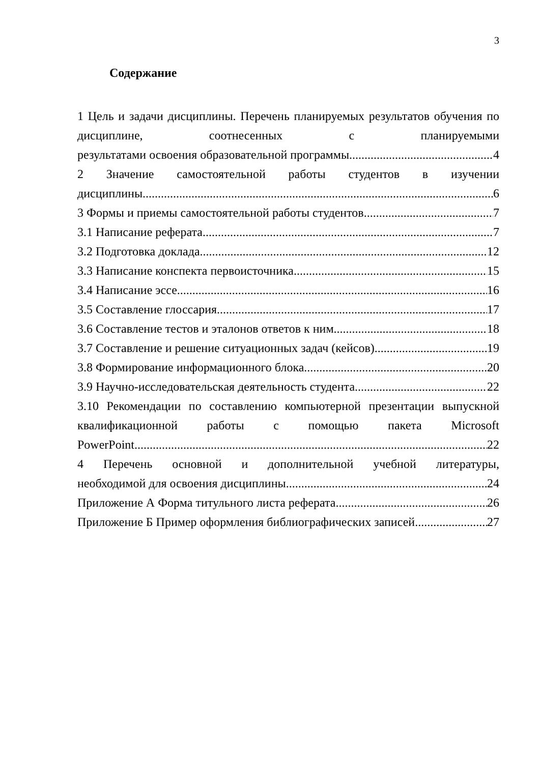3
Содержание
1 Цель и задачи дисциплины. Перечень планируемых результатов обучения по дисциплине, соотнесенных с планируемыми
результатами освоения образовательной программы 4
2 Значение самостоятельной работы студентов в изучении
дисциплины 6
3 Формы и приемы самостоятельной работы студентов 7
3.1 Написание реферата 7
3.2 Подготовка доклада 12
3.3 Написание конспекта первоисточника 15
3.4 Написание эссе 16
3.5 Составление глоссария 17
3.6 Составление тестов и эталонов ответов к ним 18
3.7 Составление и решение ситуационных задач (кейсов) 19
3.8 Формирование информационного блока 20
3.9 Научно-исследовательская деятельность студента 22
3.10 Рекомендации по составлению компьютерной презентации выпускной квалификационной работы с помощью пакета Microsoft
PowerPoint 22
4 Перечень основной и дополнительной учебной литературы,
необходимой для освоения дисциплины 24
Приложение А Форма титульного листа реферата 26
Приложение Б Пример оформления библиографических записей 27